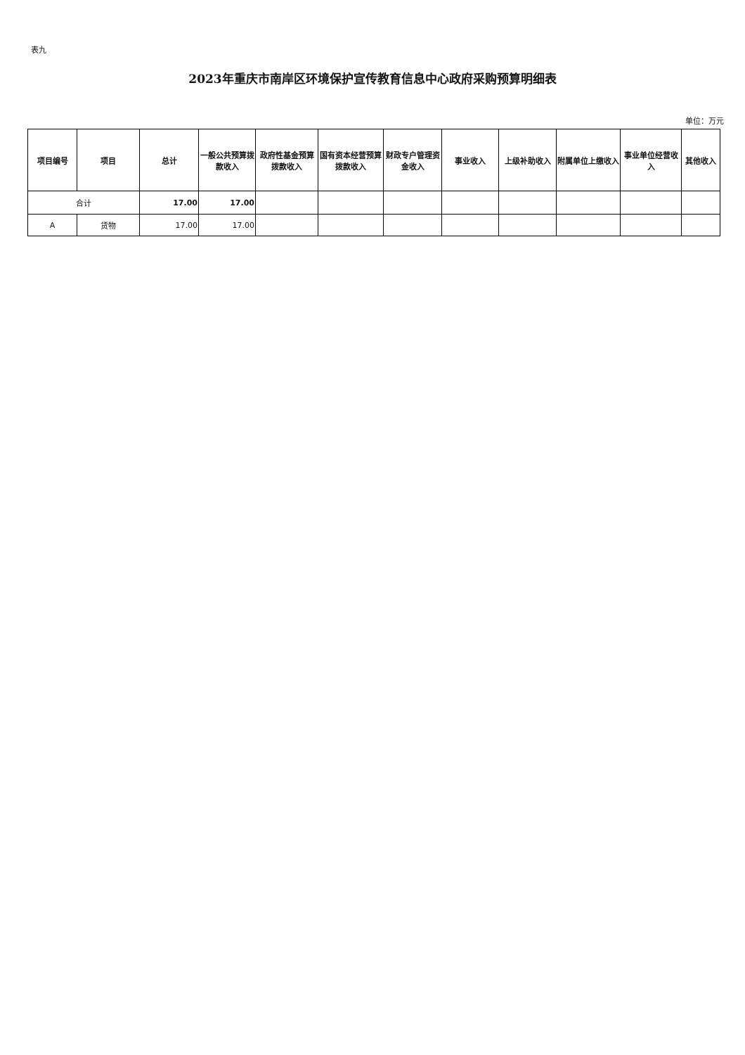表九
2023年重庆市南岸区环境保护宣传教育信息中心政府采购预算明细表
单位：万元
| 项目编号 | 项目 | 总计 | 一般公共预算拨款收入 | 政府性基金预算拨款收入 | 国有资本经营预算拨款收入 | 财政专户管理资金收入 | 事业收入 | 上级补助收入 | 附属单位上缴收入 | 事业单位经营收入 | 其他收入 |
| --- | --- | --- | --- | --- | --- | --- | --- | --- | --- | --- | --- |
| 合计 | | 17.00 | 17.00 | | | | | | | | |
| A | 货物 | 17.00 | 17.00 | | | | | | | | |